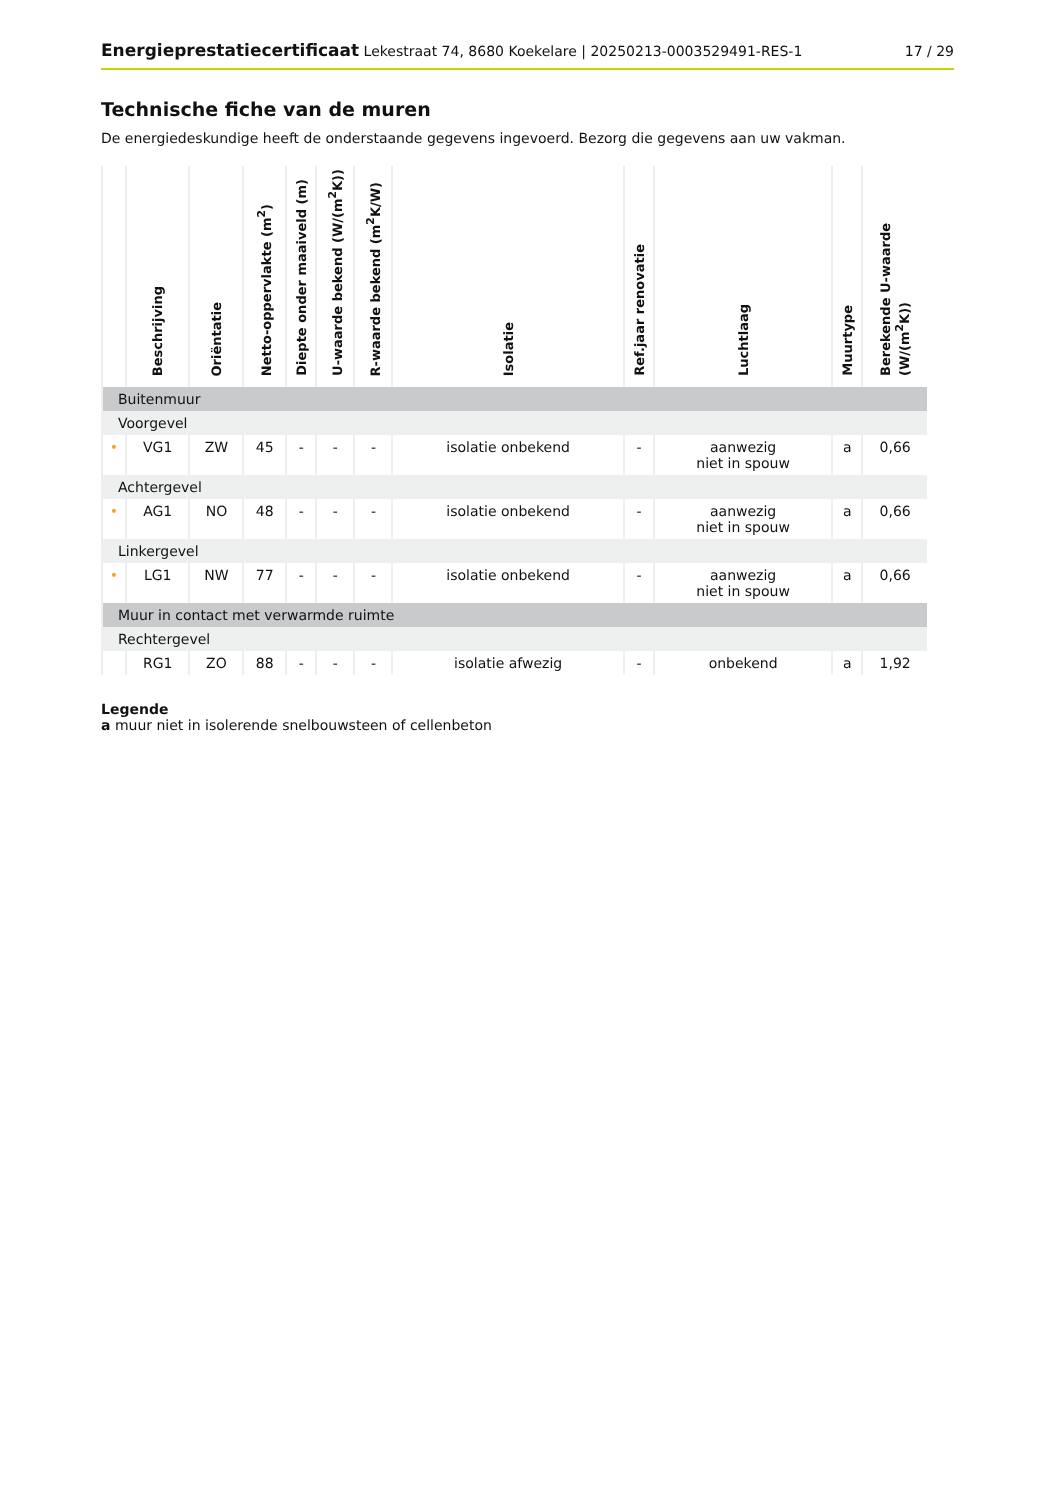Energieprestatiecertificaat Lekestraat 74, 8680 Koekelare | 20250213-0003529491-RES-1
17 / 29
Technische fiche van de muren
De energiedeskundige heeft de onderstaande gegevens ingevoerd. Bezorg die gegevens aan uw vakman.
| | Beschrijving | Oriëntatie | Netto-oppervlakte (m<sup>2</sup>) | Diepte onder maaiveld (m) | U-waarde bekend (W/(m<sup>2</sup>K)) | R-waarde bekend (m<sup>2</sup>K/W) | Isolatie | Ref.jaar renovatie | Luchtlaag | Muurtype | Berekende U-waarde (W/(m<sup>2</sup>K)) |
| --- | --- | --- | --- | --- | --- | --- | --- | --- | --- | --- | --- |
| Buitenmuur | | | | | | | | | | | |
| Voorgevel | | | | | | | | | | | |
| • | VG1 | ZW | 45 | - | - | - | isolatie onbekend | - | aanwezig niet in spouw | a | 0,66 |
| Achtergevel | | | | | | | | | | | |
| • | AG1 | NO | 48 | - | - | - | isolatie onbekend | - | aanwezig niet in spouw | a | 0,66 |
| Linkergevel | | | | | | | | | | | |
| • | LG1 | NW | 77 | - | - | - | isolatie onbekend | - | aanwezig niet in spouw | a | 0,66 |
| Muur in contact met verwarmde ruimte | | | | | | | | | | | |
| Rechtergevel | | | | | | | | | | | |
| | RG1 | ZO | 88 | - | - | - | isolatie afwezig | - | onbekend | a | 1,92 |
Legende
a muur niet in isolerende snelbouwsteen of cellenbeton